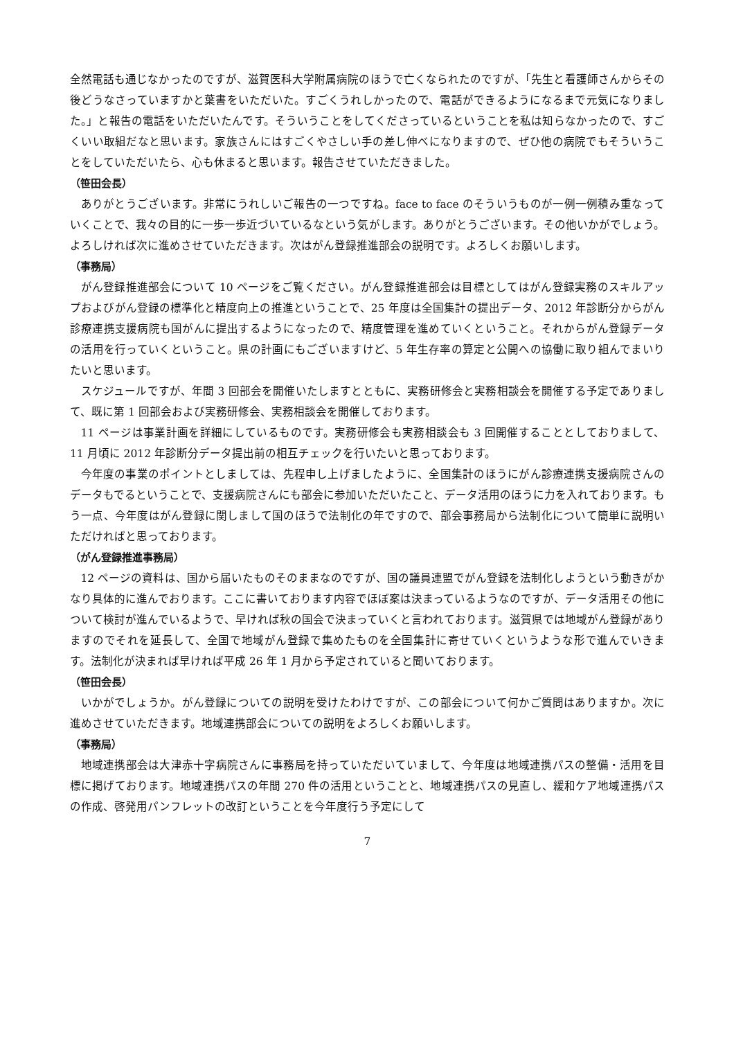全然電話も通じなかったのですが、滋賀医科大学附属病院のほうで亡くなられたのですが、「先生と看護師さんからその後どうなさっていますかと葉書をいただいた。すごくうれしかったので、電話ができるようになるまで元気になりました。」と報告の電話をいただいたんです。そういうことをしてくださっているということを私は知らなかったので、すごくいい取組だなと思います。家族さんにはすごくやさしい手の差し伸べになりますので、ぜひ他の病院でもそういうことをしていただいたら、心も休まると思います。報告させていただきました。
（笹田会長）
ありがとうございます。非常にうれしいご報告の一つですね。face to face のそういうものが一例一例積み重なっていくことで、我々の目的に一歩一歩近づいているなという気がします。ありがとうございます。その他いかがでしょう。よろしければ次に進めさせていただきます。次はがん登録推進部会の説明です。よろしくお願いします。
（事務局）
がん登録推進部会について 10 ページをご覧ください。がん登録推進部会は目標としてはがん登録実務のスキルアップおよびがん登録の標準化と精度向上の推進ということで、25 年度は全国集計の提出データ、2012 年診断分からがん診療連携支援病院も国がんに提出するようになったので、精度管理を進めていくということ。それからがん登録データの活用を行っていくということ。県の計画にもございますけど、5 年生存率の算定と公開への協働に取り組んでまいりたいと思います。
スケジュールですが、年間 3 回部会を開催いたしますとともに、実務研修会と実務相談会を開催する予定でありまして、既に第 1 回部会および実務研修会、実務相談会を開催しております。
11 ページは事業計画を詳細にしているものです。実務研修会も実務相談会も 3 回開催することとしておりまして、11 月頃に 2012 年診断分データ提出前の相互チェックを行いたいと思っております。
今年度の事業のポイントとしましては、先程申し上げましたように、全国集計のほうにがん診療連携支援病院さんのデータもでるということで、支援病院さんにも部会に参加いただいたこと、データ活用のほうに力を入れております。もう一点、今年度はがん登録に関しまして国のほうで法制化の年ですので、部会事務局から法制化について簡単に説明いただければと思っております。
（がん登録推進事務局）
12 ページの資料は、国から届いたものそのままなのですが、国の議員連盟でがん登録を法制化しようという動きがかなり具体的に進んでおります。ここに書いております内容でほぼ案は決まっているようなのですが、データ活用その他について検討が進んでいるようで、早ければ秋の国会で決まっていくと言われております。滋賀県では地域がん登録がありますのでそれを延長して、全国で地域がん登録で集めたものを全国集計に寄せていくというような形で進んでいきます。法制化が決まれば早ければ平成 26 年 1 月から予定されていると聞いております。
（笹田会長）
いかがでしょうか。がん登録についての説明を受けたわけですが、この部会について何かご質問はありますか。次に進めさせていただきます。地域連携部会についての説明をよろしくお願いします。
（事務局）
地域連携部会は大津赤十字病院さんに事務局を持っていただいていまして、今年度は地域連携パスの整備・活用を目標に掲げております。地域連携パスの年間 270 件の活用ということと、地域連携パスの見直し、緩和ケア地域連携パスの作成、啓発用パンフレットの改訂ということを今年度行う予定にして
7